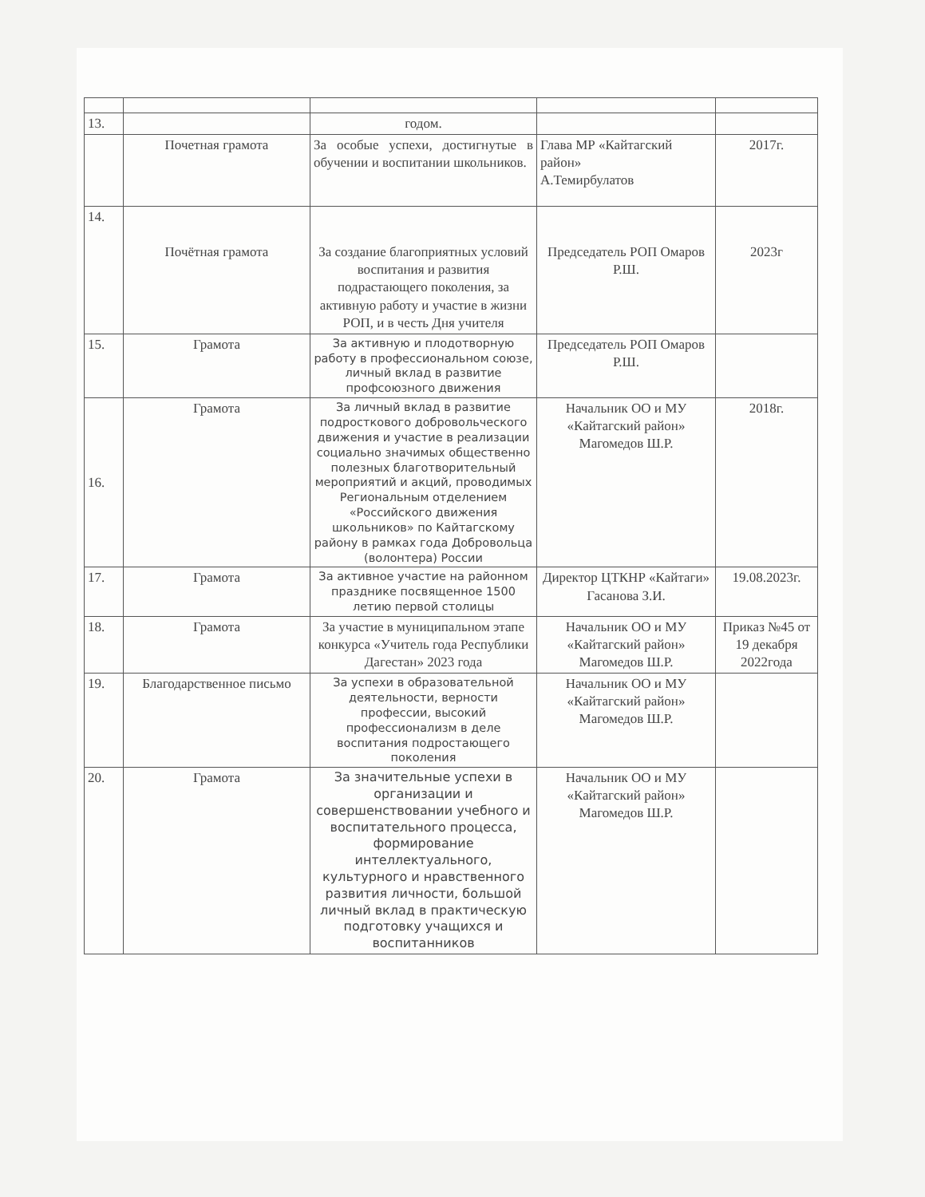| 13. | | годом. | | |
| | Почетная грамота | За особые успехи, достигнутые в обучении и воспитании школьников. | Глава МР «Кайтагский район» А.Темирбулатов | 2017г. |
| 14. | Почётная грамота | За создание благоприятных условий воспитания и развития подрастающего поколения, за активную работу и участие в жизни РОП, и в честь Дня учителя | Председатель РОП Омаров Р.Ш. | 2023г |
| 15. | Грамота | За активную и плодотворную работу в профессиональном союзе, личный вклад в развитие профсоюзного движения | Председатель РОП Омаров Р.Ш. | |
| 16. | Грамота | За личный вклад в развитие подросткового добровольческого движения и участие в реализации социально значимых общественно полезных благотворительный мероприятий и акций, проводимых Региональным отделением «Российского движения школьников» по Кайтагскому району в рамках года Добровольца (волонтера) России | Начальник ОО и МУ «Кайтагский район» Магомедов Ш.Р. | 2018г. |
| 17. | Грамота | За активное участие на районном празднике посвященное 1500 летию первой столицы | Директор ЦТКНР «Кайтаги» Гасанова З.И. | 19.08.2023г. |
| 18. | Грамота | За участие в муниципальном этапе конкурса «Учитель года Республики Дагестан» 2023 года | Начальник ОО и МУ «Кайтагский район» Магомедов Ш.Р. | Приказ №45 от 19 декабря 2022года |
| 19. | Благодарственное письмо | За успехи в образовательной деятельности, верности профессии, высокий профессионализм в деле воспитания подростающего поколения | Начальник ОО и МУ «Кайтагский район» Магомедов Ш.Р. | |
| 20. | Грамота | За значительные успехи в организации и совершенствовании учебного и воспитательного процесса, формирование интеллектуального, культурного и нравственного развития личности, большой личный вклад в практическую подготовку учащихся и воспитанников | Начальник ОО и МУ «Кайтагский район» Магомедов Ш.Р. | |